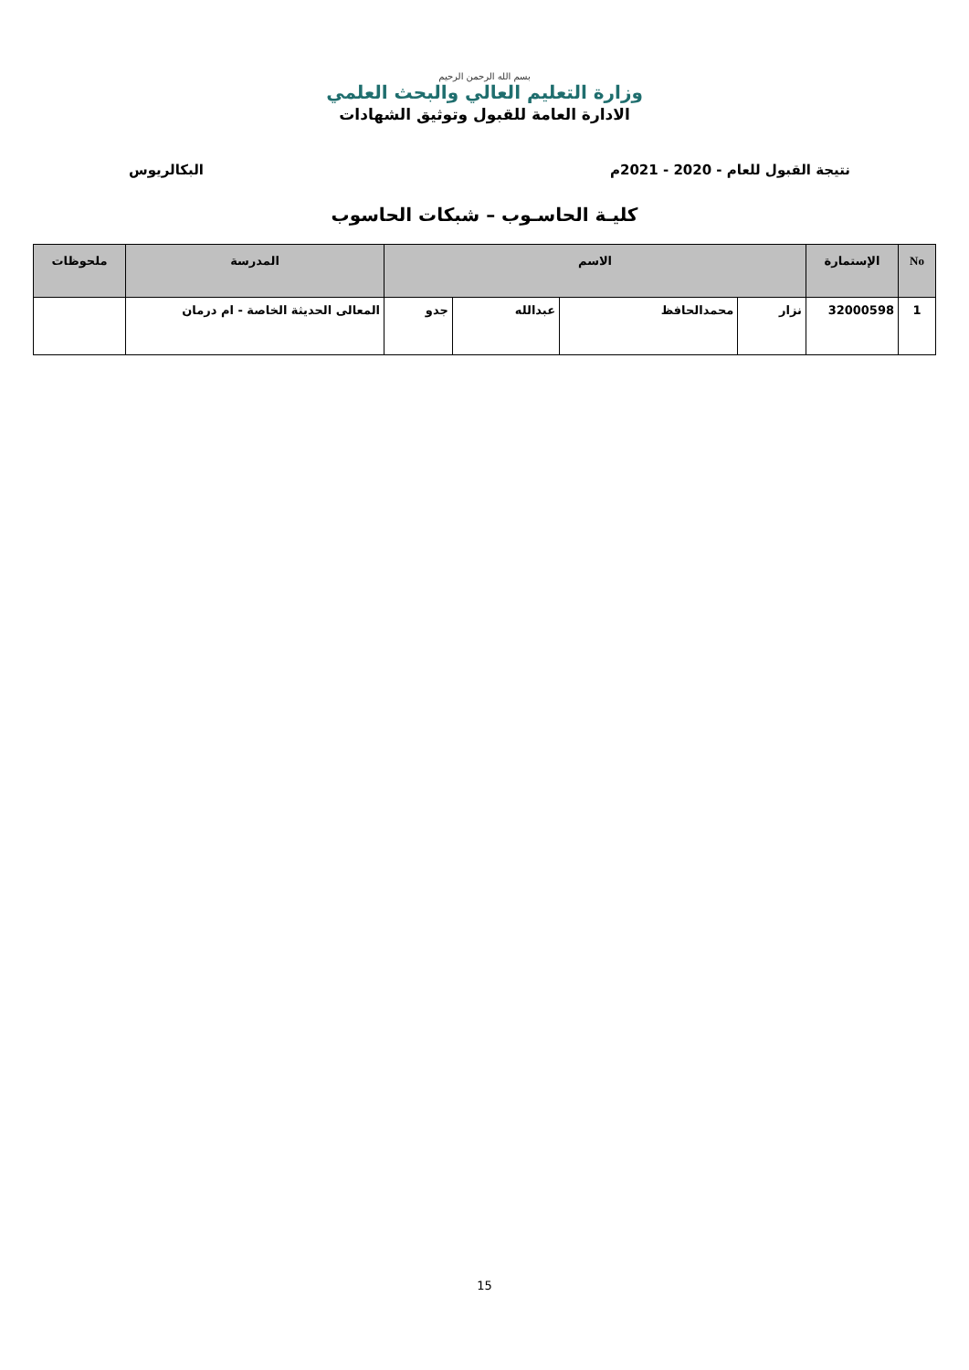بسم الله الرحمن الرحيم
وزارة التعليم العالي والبحث العلمي
الادارة العامة للقبول وتوثيق الشهادات
نتيجة القبول للعام - 2020 - 2021م البكالريوس
كليـة الحاسـوب – شبكات الحاسوب
| No | الإستمارة | الاسم | | | | المدرسة | ملحوظات |
| --- | --- | --- | --- | --- | --- | --- | --- |
| 1 | 32000598 | نزار | محمدالحافظ | عبدالله | جدو | المعالى الحديثة الخاصة - ام درمان | |
15